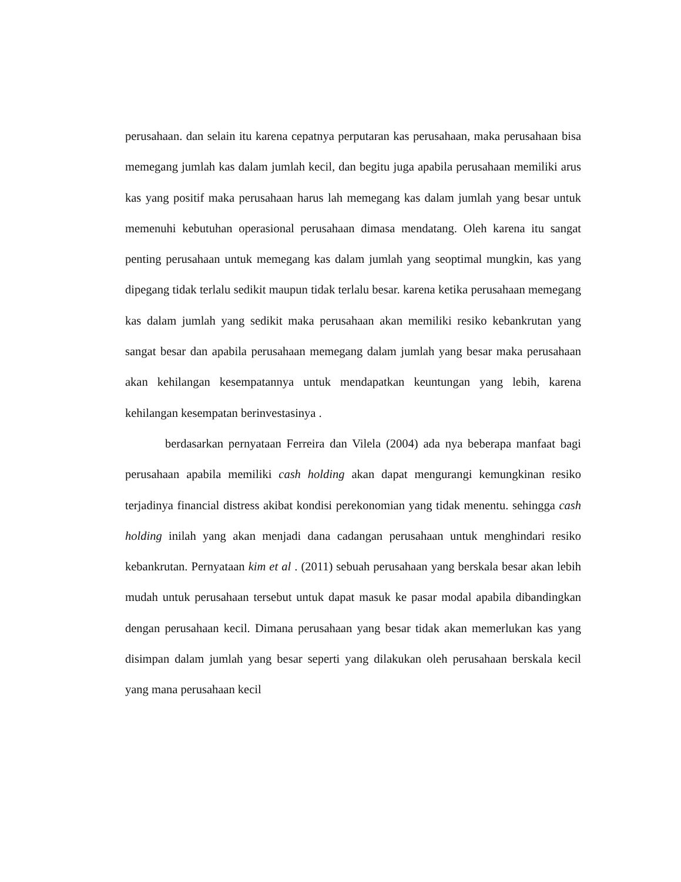perusahaan. dan selain itu karena cepatnya perputaran kas perusahaan, maka perusahaan bisa memegang jumlah kas dalam jumlah kecil, dan begitu juga apabila perusahaan memiliki arus kas yang positif maka perusahaan harus lah memegang kas dalam jumlah yang besar untuk memenuhi kebutuhan operasional perusahaan dimasa mendatang. Oleh karena itu sangat penting perusahaan untuk memegang kas dalam jumlah yang seoptimal mungkin, kas yang dipegang tidak terlalu sedikit maupun tidak terlalu besar. karena ketika perusahaan memegang kas dalam jumlah yang sedikit maka perusahaan akan memiliki resiko kebankrutan yang sangat besar dan apabila perusahaan memegang dalam jumlah yang besar maka perusahaan akan kehilangan kesempatannya untuk mendapatkan keuntungan yang lebih, karena kehilangan kesempatan berinvestasinya .
berdasarkan pernyataan Ferreira dan Vilela (2004) ada nya beberapa manfaat bagi perusahaan apabila memiliki cash holding akan dapat mengurangi kemungkinan resiko terjadinya financial distress akibat kondisi perekonomian yang tidak menentu. sehingga cash holding inilah yang akan menjadi dana cadangan perusahaan untuk menghindari resiko kebankrutan. Pernyataan kim et al . (2011) sebuah perusahaan yang berskala besar akan lebih mudah untuk perusahaan tersebut untuk dapat masuk ke pasar modal apabila dibandingkan dengan perusahaan kecil. Dimana perusahaan yang besar tidak akan memerlukan kas yang disimpan dalam jumlah yang besar seperti yang dilakukan oleh perusahaan berskala kecil yang mana perusahaan kecil